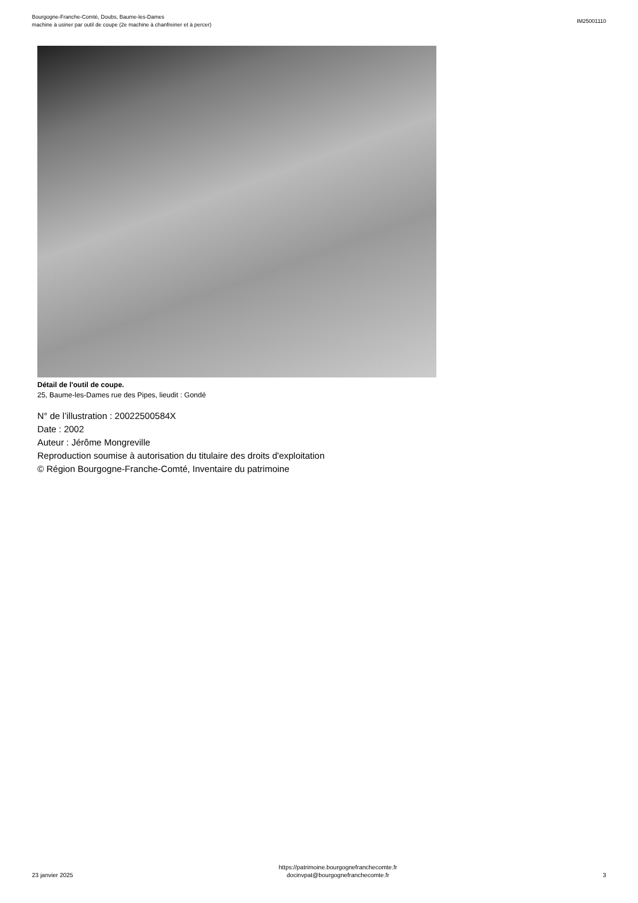Bourgogne-Franche-Comté, Doubs, Baume-les-Dames
machine à usiner par outil de coupe (2e machine à chanfreiner et à percer)
IM25001110
Détail de l'outil de coupe.
25, Baume-les-Dames rue des Pipes, lieudit : Gondé
N° de l’illustration : 20022500584X
Date : 2002
Auteur : Jérôme Mongreville
Reproduction soumise à autorisation du titulaire des droits d'exploitation
© Région Bourgogne-Franche-Comté, Inventaire du patrimoine
23 janvier 2025
https://patrimoine.bourgognefranchecomte.fr
docinvpat@bourgognefranchecomte.fr
3